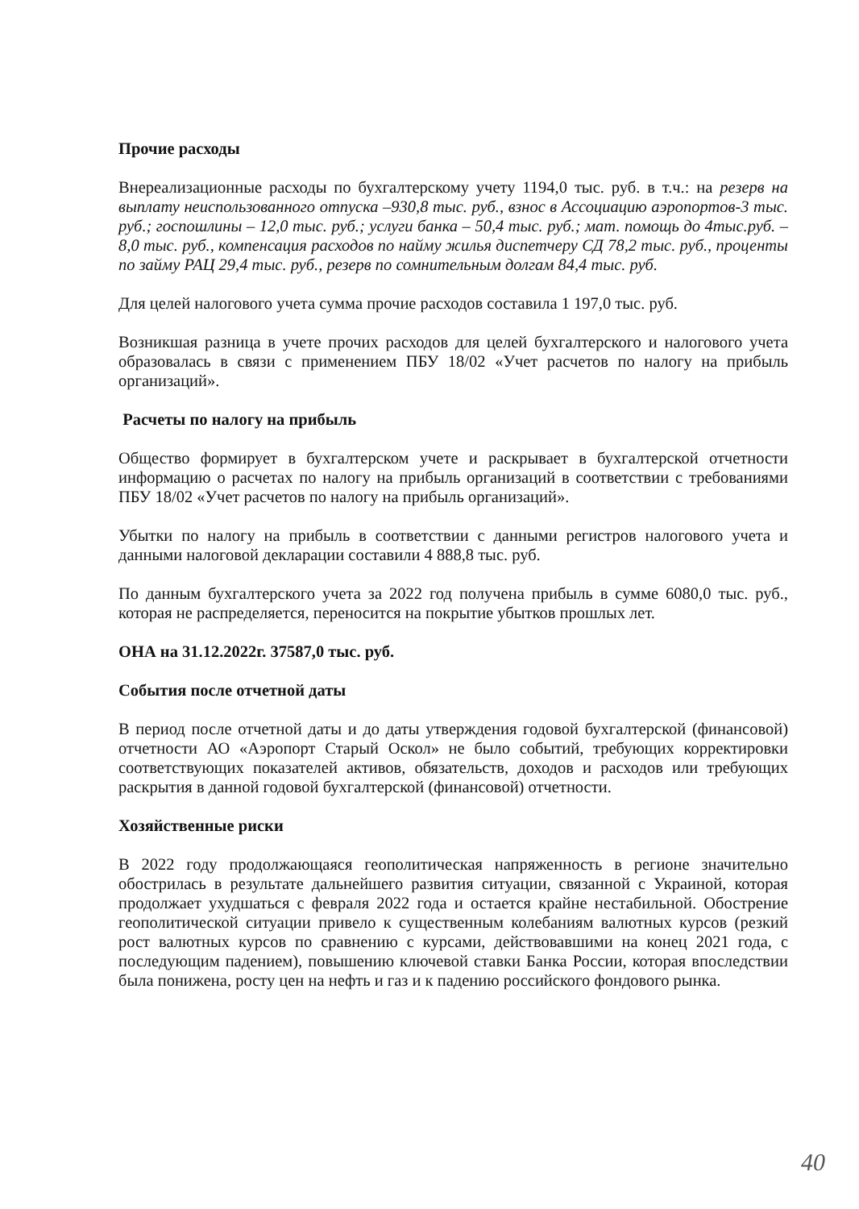Прочие расходы
Внереализационные расходы по бухгалтерскому учету 1194,0 тыс. руб. в т.ч.: на резерв на выплату неиспользованного отпуска –930,8 тыс. руб., взнос в Ассоциацию аэропортов-3 тыс. руб.; госпошлины – 12,0 тыс. руб.; услуги банка – 50,4 тыс. руб.; мат. помощь до 4тыс.руб. –8,0 тыс. руб., компенсация расходов по найму жилья диспетчеру СД 78,2 тыс. руб., проценты по займу РАЦ 29,4 тыс. руб., резерв по сомнительным долгам 84,4 тыс. руб.
Для целей налогового учета сумма прочие расходов составила 1 197,0 тыс. руб.
Возникшая разница в учете прочих расходов для целей бухгалтерского и налогового учета образовалась в связи с применением ПБУ 18/02 «Учет расчетов по налогу на прибыль организаций».
Расчеты по налогу на прибыль
Общество формирует в бухгалтерском учете и раскрывает в бухгалтерской отчетности информацию о расчетах по налогу на прибыль организаций в соответствии с требованиями ПБУ 18/02 «Учет расчетов по налогу на прибыль организаций».
Убытки по налогу на прибыль в соответствии с данными регистров налогового учета и данными налоговой декларации составили 4 888,8 тыс. руб.
По данным бухгалтерского учета за 2022 год получена прибыль в сумме 6080,0 тыс. руб., которая не распределяется, переносится на покрытие убытков прошлых лет.
ОНА на 31.12.2022г. 37587,0 тыс. руб.
События после отчетной даты
В период после отчетной даты и до даты утверждения годовой бухгалтерской (финансовой) отчетности АО «Аэропорт Старый Оскол» не было событий, требующих корректировки соответствующих показателей активов, обязательств, доходов и расходов или требующих раскрытия в данной годовой бухгалтерской (финансовой) отчетности.
Хозяйственные риски
В 2022 году продолжающаяся геополитическая напряженность в регионе значительно обострилась в результате дальнейшего развития ситуации, связанной с Украиной, которая продолжает ухудшаться с февраля 2022 года и остается крайне нестабильной. Обострение геополитической ситуации привело к существенным колебаниям валютных курсов (резкий рост валютных курсов по сравнению с курсами, действовавшими на конец 2021 года, с последующим падением), повышению ключевой ставки Банка России, которая впоследствии была понижена, росту цен на нефть и газ и к падению российского фондового рынка.
40